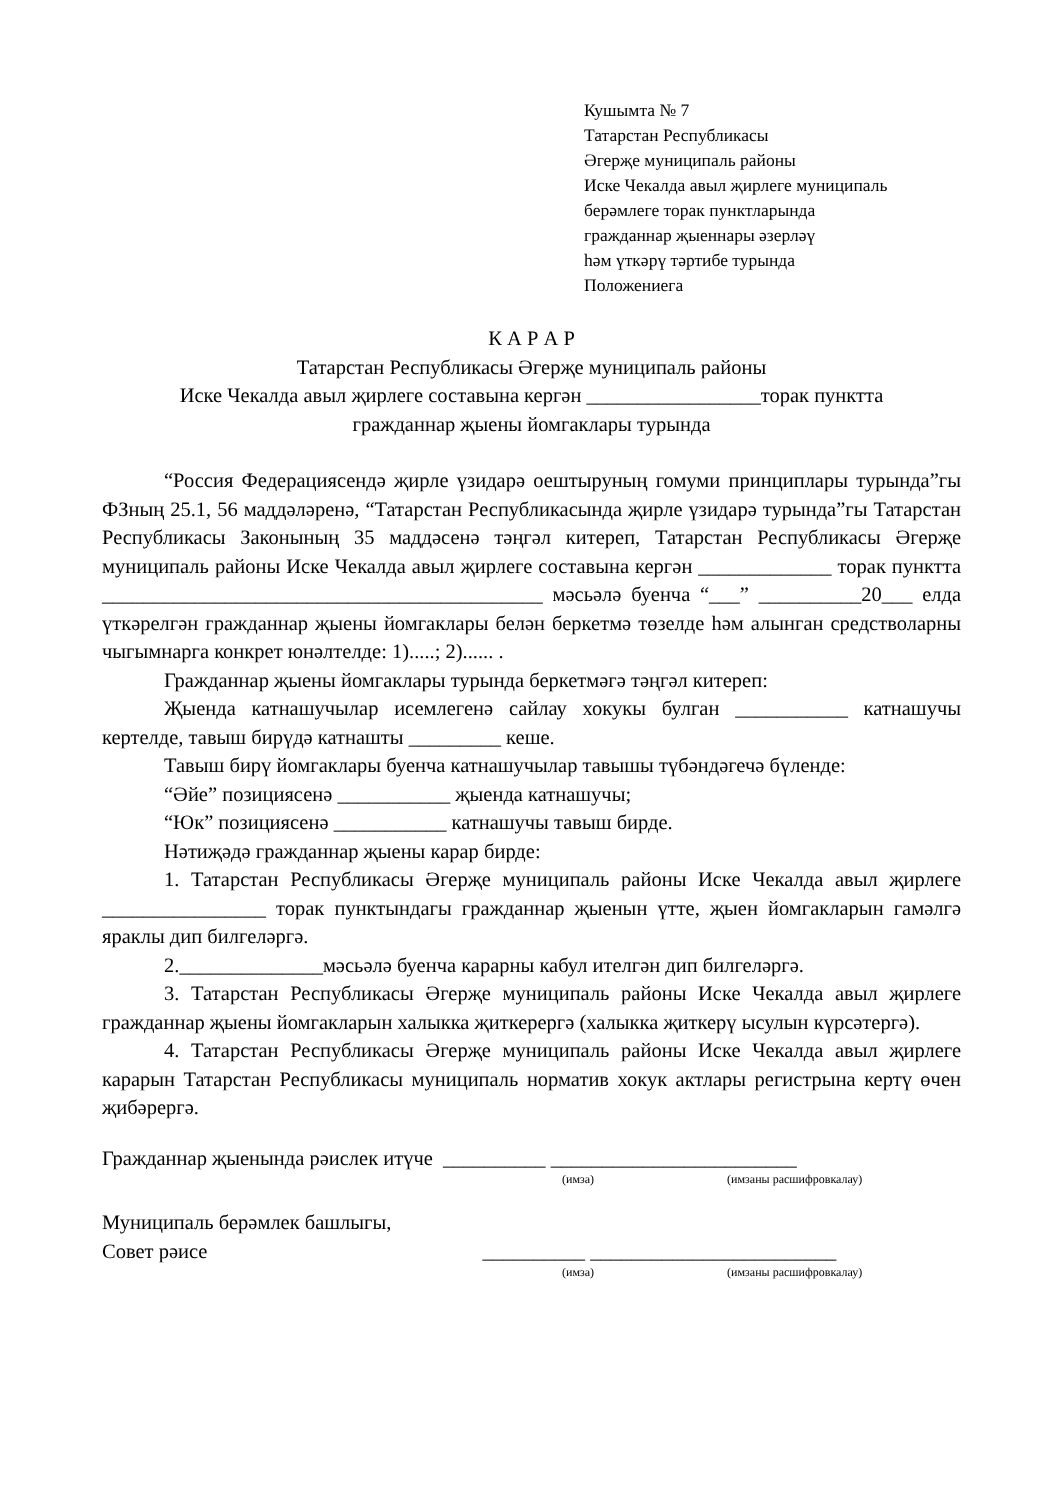Кушымта № 7
Татарстан Республикасы
Әгерҗе муниципаль районы
Иске Чекалда авыл җирлеге муниципаль
берәмлеге торак пунктларында
гражданнар җыеннары әзерләү
һәм үткәрү тәртибе турында
Положениега
К А Р А Р
Татарстан Республикасы Әгерҗе муниципаль районы
Иске Чекалда авыл җирлеге составына кергән _________________торак пунктта
гражданнар җыены йомгаклары турында
“Россия Федерациясендә җирле үзидарә оештыруның гомуми принциплары турында”гы ФЗның 25.1, 56 маддәләренә, “Татарстан Республикасында җирле үзидарә турында”гы Татарстан Республикасы Законының 35 маддәсенә тәңгәл китереп, Татарстан Республикасы Әгерҗе муниципаль районы Иске Чекалда авыл җирлеге составына кергән _____________ торак пунктта ___________________________________________ мәсьәлә буенча “___” __________20___ елда үткәрелгән гражданнар җыены йомгаклары белән беркетмә төзелде һәм алынган средстволарны чыгымнарга конкрет юнәлтелде: 1).....; 2)...... .
Гражданнар җыены йомгаклары турында беркетмәгә тәңгәл китереп:
Җыенда катнашучылар исемлегенә сайлау хокукы булган ___________ катнашучы кертелде, тавыш бирүдә катнашты _________ кеше.
Тавыш бирү йомгаклары буенча катнашучылар тавышы түбәндәгечә бүленде:
“Әйе” позициясенә ___________ җыенда катнашучы;
“Юк” позициясенә ___________ катнашучы тавыш бирде.
Нәтиҗәдә гражданнар җыены карар бирде:
1. Татарстан Республикасы Әгерҗе муниципаль районы Иске Чекалда авыл җирлеге ________________ торак пунктындагы гражданнар җыенын үтте, җыен йомгакларын гамәлгә яраклы дип билгеләргә.
2.______________мәсьәлә буенча карарны кабул ителгән дип билгеләргә.
3. Татарстан Республикасы Әгерҗе муниципаль районы Иске Чекалда авыл җирлеге гражданнар җыены йомгакларын халыкка җиткерергә (халыкка җиткерү ысулын күрсәтергә).
4. Татарстан Республикасы Әгерҗе муниципаль районы Иске Чекалда авыл җирлеге карарын Татарстан Республикасы муниципаль норматив хокук актлары регистрына кертү өчен җибәрергә.
Гражданнар җыенында рәислек итүче __________ ________________________
(имза) (имзаны расшифровкалау)
Муниципаль берәмлек башлыгы,
Совет рәисе __________ ________________________
(имза) (имзаны расшифровкалау)